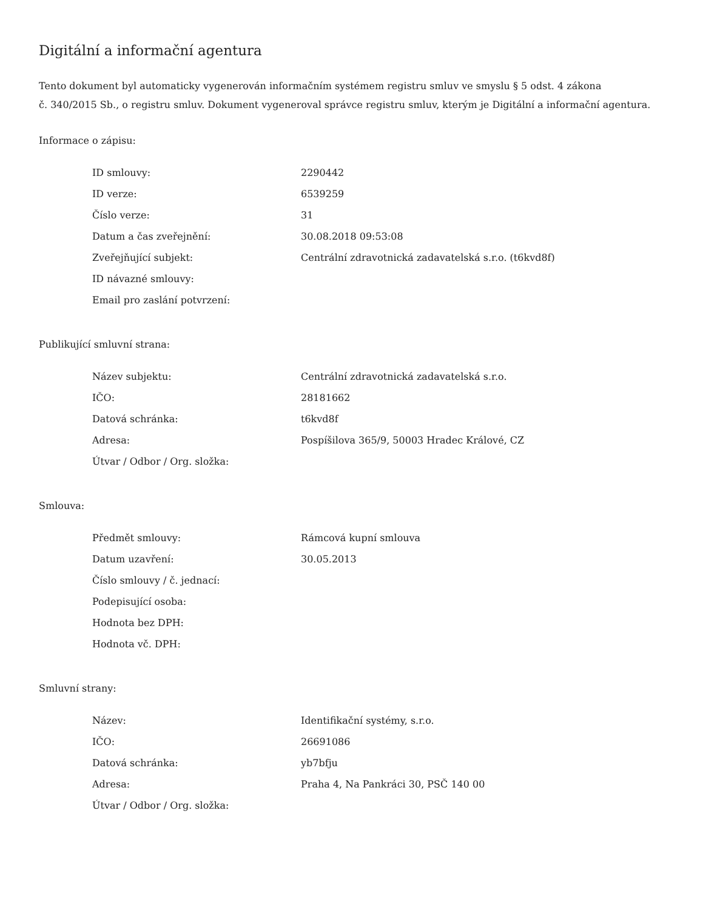Digitální a informační agentura
Tento dokument byl automaticky vygenerován informačním systémem registru smluv ve smyslu § 5 odst. 4 zákona
č. 340/2015 Sb., o registru smluv. Dokument vygeneroval správce registru smluv, kterým je Digitální a informační agentura.
Informace o zápisu:
| ID smlouvy: | 2290442 |
| ID verze: | 6539259 |
| Číslo verze: | 31 |
| Datum a čas zveřejnění: | 30.08.2018 09:53:08 |
| Zveřejňující subjekt: | Centrální zdravotnická zadavatelská s.r.o. (t6kvd8f) |
| ID návazné smlouvy: | |
| Email pro zaslání potvrzení: | |
Publikující smluvní strana:
| Název subjektu: | Centrální zdravotnická zadavatelská s.r.o. |
| IČO: | 28181662 |
| Datová schránka: | t6kvd8f |
| Adresa: | Pospíšilova 365/9, 50003 Hradec Králové, CZ |
| Útvar / Odbor / Org. složka: | |
Smlouva:
| Předmět smlouvy: | Rámcová kupní smlouva |
| Datum uzavření: | 30.05.2013 |
| Číslo smlouvy / č. jednací: | |
| Podepisující osoba: | |
| Hodnota bez DPH: | |
| Hodnota vč. DPH: | |
Smluvní strany:
| Název: | Identifikační systémy, s.r.o. |
| IČO: | 26691086 |
| Datová schránka: | yb7bfju |
| Adresa: | Praha 4, Na Pankráci 30, PSČ 140 00 |
| Útvar / Odbor / Org. složka: | |